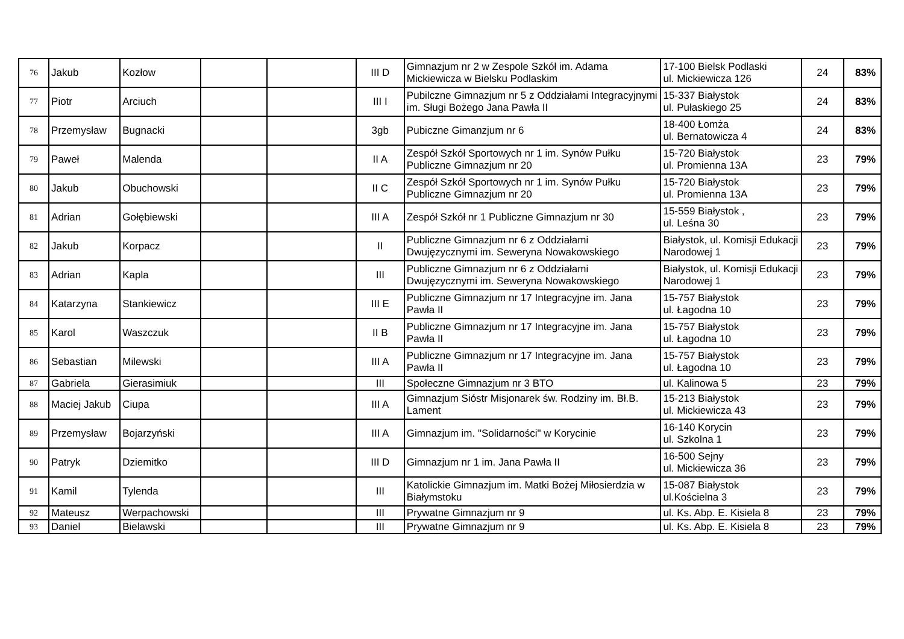| 76 | Jakub | Kozłow | | | III D | Gimnazjum nr 2 w Zespole Szkół im. Adama Mickiewicza w Bielsku Podlaskim | 17-100 Bielsk Podlaski ul. Mickiewicza 126 | 24 | 83% |
| 77 | Piotr | Arciuch | | | III I | Pubilczne Gimnazjum nr 5 z Oddziałami Integracyjnymi im. Sługi Bożego Jana Pawła II | 15-337 Białystok ul. Pułaskiego 25 | 24 | 83% |
| 78 | Przemysław | Bugnacki | | | 3gb | Pubiczne Gimanzjum nr 6 | 18-400 Łomża ul. Bernatowicza 4 | 24 | 83% |
| 79 | Paweł | Malenda | | | II A | Zespół Szkół Sportowych nr 1 im. Synów Pułku Publiczne Gimnazjum nr 20 | 15-720 Białystok ul. Promienna 13A | 23 | 79% |
| 80 | Jakub | Obuchowski | | | II C | Zespół Szkół Sportowych nr 1 im. Synów Pułku Publiczne Gimnazjum nr 20 | 15-720 Białystok ul. Promienna 13A | 23 | 79% |
| 81 | Adrian | Gołębiewski | | | III A | Zespół Szkół nr 1 Publiczne Gimnazjum nr 30 | 15-559 Białystok , ul. Leśna 30 | 23 | 79% |
| 82 | Jakub | Korpacz | | | II | Publiczne Gimnazjum nr 6 z Oddziałami Dwujęzycznymi im. Seweryna Nowakowskiego | Białystok, ul. Komisji Edukacji Narodowej 1 | 23 | 79% |
| 83 | Adrian | Kapla | | | III | Publiczne Gimnazjum nr 6 z Oddziałami Dwujęzycznymi im. Seweryna Nowakowskiego | Białystok, ul. Komisji Edukacji Narodowej 1 | 23 | 79% |
| 84 | Katarzyna | Stankiewicz | | | III E | Publiczne Gimnazjum nr 17 Integracyjne im. Jana Pawła II | 15-757 Białystok ul. Łagodna 10 | 23 | 79% |
| 85 | Karol | Waszczuk | | | II B | Publiczne Gimnazjum nr 17 Integracyjne im. Jana Pawła II | 15-757 Białystok ul. Łagodna 10 | 23 | 79% |
| 86 | Sebastian | Milewski | | | III A | Publiczne Gimnazjum nr 17 Integracyjne im. Jana Pawła II | 15-757 Białystok ul. Łagodna 10 | 23 | 79% |
| 87 | Gabriela | Gierasimiuk | | | III | Społeczne Gimnazjum nr 3 BTO | ul. Kalinowa 5 | 23 | 79% |
| 88 | Maciej Jakub | Ciupa | | | III A | Gimnazjum Sióstr Misjonarek św. Rodziny im. Bł.B. Lament | 15-213 Białystok ul. Mickiewicza 43 | 23 | 79% |
| 89 | Przemysław | Bojarzyński | | | III A | Gimnazjum im. "Solidarności" w Korycinie | 16-140 Korycin ul. Szkolna 1 | 23 | 79% |
| 90 | Patryk | Dziemitko | | | III D | Gimnazjum nr 1 im. Jana Pawła II | 16-500 Sejny ul. Mickiewicza 36 | 23 | 79% |
| 91 | Kamil | Tylenda | | | III | Katolickie Gimnazjum im. Matki Bożej Miłosierdzia w Białymstoku | 15-087 Białystok ul.Kościelna 3 | 23 | 79% |
| 92 | Mateusz | Werpachowski | | | III | Prywatne Gimnazjum nr 9 | ul. Ks. Abp. E. Kisiela 8 | 23 | 79% |
| 93 | Daniel | Bielawski | | | III | Prywatne Gimnazjum nr 9 | ul. Ks. Abp. E. Kisiela 8 | 23 | 79% |